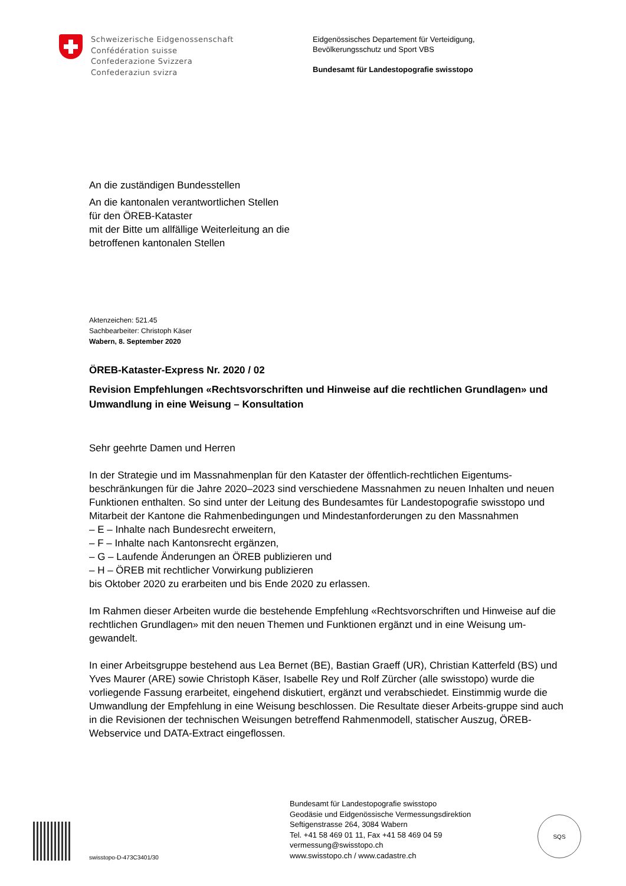Schweizerische Eidgenossenschaft
Confédération suisse
Confederazione Svizzera
Confederaziun svizra
Eidgenössisches Departement für Verteidigung,
Bevölkerungsschutz und Sport VBS
Bundesamt für Landestopografie swisstopo
An die zuständigen Bundesstellen
An die kantonalen verantwortlichen Stellen
für den ÖREB-Kataster
mit der Bitte um allfällige Weiterleitung an die
betroffenen kantonalen Stellen
Aktenzeichen: 521.45
Sachbearbeiter: Christoph Käser
Wabern, 8. September 2020
ÖREB-Kataster-Express Nr. 2020 / 02
Revision Empfehlungen «Rechtsvorschriften und Hinweise auf die rechtlichen Grundlagen» und Umwandlung in eine Weisung – Konsultation
Sehr geehrte Damen und Herren
In der Strategie und im Massnahmenplan für den Kataster der öffentlich-rechtlichen Eigentums-beschränkungen für die Jahre 2020–2023 sind verschiedene Massnahmen zu neuen Inhalten und neuen Funktionen enthalten. So sind unter der Leitung des Bundesamtes für Landestopografie swisstopo und Mitarbeit der Kantone die Rahmenbedingungen und Mindestanforderungen zu den Massnahmen
– E – Inhalte nach Bundesrecht erweitern,
– F – Inhalte nach Kantonsrecht ergänzen,
– G – Laufende Änderungen an ÖREB publizieren und
– H – ÖREB mit rechtlicher Vorwirkung publizieren
bis Oktober 2020 zu erarbeiten und bis Ende 2020 zu erlassen.
Im Rahmen dieser Arbeiten wurde die bestehende Empfehlung «Rechtsvorschriften und Hinweise auf die rechtlichen Grundlagen» mit den neuen Themen und Funktionen ergänzt und in eine Weisung um-gewandelt.
In einer Arbeitsgruppe bestehend aus Lea Bernet (BE), Bastian Graeff (UR), Christian Katterfeld (BS) und Yves Maurer (ARE) sowie Christoph Käser, Isabelle Rey und Rolf Zürcher (alle swisstopo) wurde die vorliegende Fassung erarbeitet, eingehend diskutiert, ergänzt und verabschiedet. Einstimmig wurde die Umwandlung der Empfehlung in eine Weisung beschlossen. Die Resultate dieser Arbeits-gruppe sind auch in die Revisionen der technischen Weisungen betreffend Rahmenmodell, statischer Auszug, ÖREB-Webservice und DATA-Extract eingeflossen.
swisstopo-D-473C3401/30
Bundesamt für Landestopografie swisstopo
Geodäsie und Eidgenössische Vermessungsdirektion
Seftigenstrasse 264, 3084 Wabern
Tel. +41 58 469 01 11, Fax +41 58 469 04 59
vermessung@swisstopo.ch
www.swisstopo.ch / www.cadastre.ch
SQS